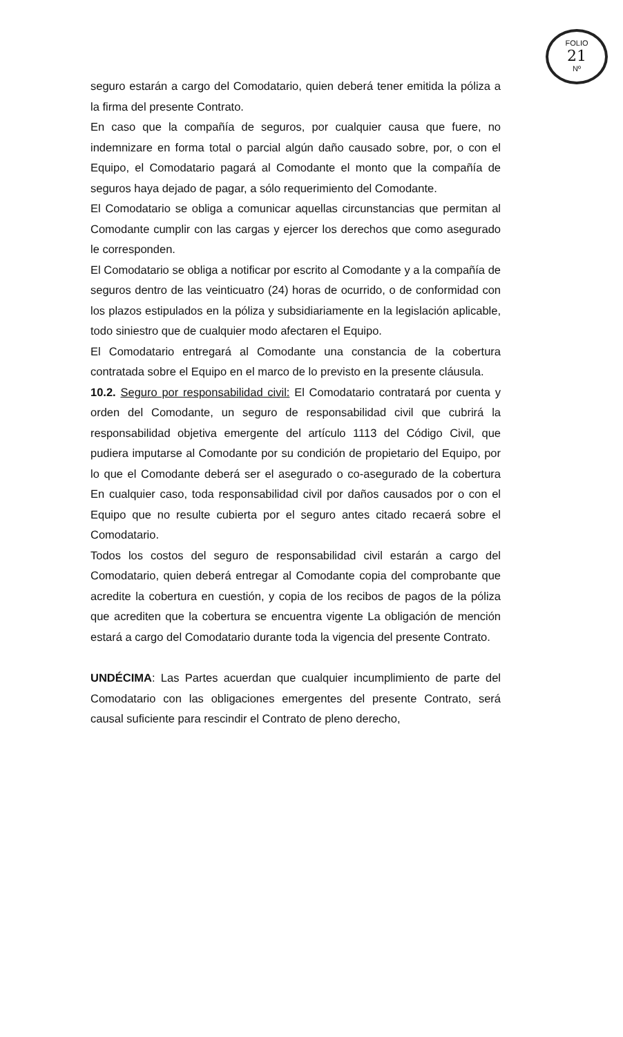FOLIO
21
Nº
seguro estarán a cargo del Comodatario, quien deberá tener emitida la póliza a la firma del presente Contrato.
En caso que la compañía de seguros, por cualquier causa que fuere, no indemnizare en forma total o parcial algún daño causado sobre, por, o con el Equipo, el Comodatario pagará al Comodante el monto que la compañía de seguros haya dejado de pagar, a sólo requerimiento del Comodante.
El Comodatario se obliga a comunicar aquellas circunstancias que permitan al Comodante cumplir con las cargas y ejercer los derechos que como asegurado le corresponden.
El Comodatario se obliga a notificar por escrito al Comodante y a la compañía de seguros dentro de las veinticuatro (24) horas de ocurrido, o de conformidad con los plazos estipulados en la póliza y subsidiariamente en la legislación aplicable, todo siniestro que de cualquier modo afectaren el Equipo.
El Comodatario entregará al Comodante una constancia de la cobertura contratada sobre el Equipo en el marco de lo previsto en la presente cláusula.
10.2. Seguro por responsabilidad civil: El Comodatario contratará por cuenta y orden del Comodante, un seguro de responsabilidad civil que cubrirá la responsabilidad objetiva emergente del artículo 1113 del Código Civil, que pudiera imputarse al Comodante por su condición de propietario del Equipo, por lo que el Comodante deberá ser el asegurado o co-asegurado de la cobertura En cualquier caso, toda responsabilidad civil por daños causados por o con el Equipo que no resulte cubierta por el seguro antes citado recaerá sobre el Comodatario.
Todos los costos del seguro de responsabilidad civil estarán a cargo del Comodatario, quien deberá entregar al Comodante copia del comprobante que acredite la cobertura en cuestión, y copia de los recibos de pagos de la póliza que acrediten que la cobertura se encuentra vigente La obligación de mención estará a cargo del Comodatario durante toda la vigencia del presente Contrato.
UNDÉCIMA: Las Partes acuerdan que cualquier incumplimiento de parte del Comodatario con las obligaciones emergentes del presente Contrato, será causal suficiente para rescindir el Contrato de pleno derecho,